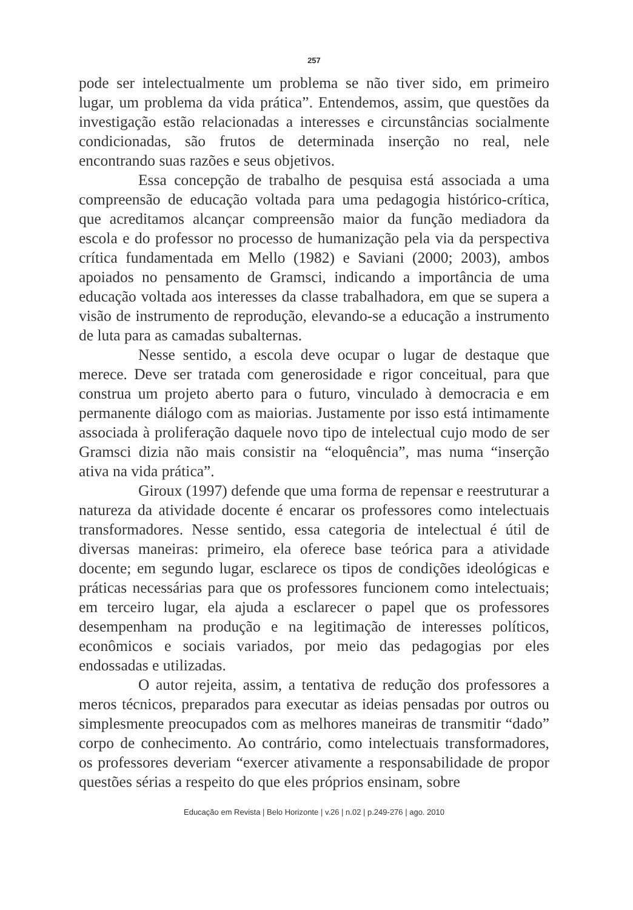257
pode ser intelectualmente um problema se não tiver sido, em primeiro lugar, um problema da vida prática”. Entendemos, assim, que questões da investigação estão relacionadas a interesses e circunstâncias socialmente condicionadas, são frutos de determinada inserção no real, nele encontrando suas razões e seus objetivos.
Essa concepção de trabalho de pesquisa está associada a uma compreensão de educação voltada para uma pedagogia histórico-crítica, que acreditamos alcançar compreensão maior da função mediadora da escola e do professor no processo de humanização pela via da perspectiva crítica fundamentada em Mello (1982) e Saviani (2000; 2003), ambos apoiados no pensamento de Gramsci, indicando a importância de uma educação voltada aos interesses da classe trabalhadora, em que se supera a visão de instrumento de reprodução, elevando-se a educação a instrumento de luta para as camadas subalternas.
Nesse sentido, a escola deve ocupar o lugar de destaque que merece. Deve ser tratada com generosidade e rigor conceitual, para que construa um projeto aberto para o futuro, vinculado à democracia e em permanente diálogo com as maiorias. Justamente por isso está intimamente associada à proliferação daquele novo tipo de intelectual cujo modo de ser Gramsci dizia não mais consistir na “eloquência”, mas numa “inserção ativa na vida prática”.
Giroux (1997) defende que uma forma de repensar e reestruturar a natureza da atividade docente é encarar os professores como intelectuais transformadores. Nesse sentido, essa categoria de intelectual é útil de diversas maneiras: primeiro, ela oferece base teórica para a atividade docente; em segundo lugar, esclarece os tipos de condições ideológicas e práticas necessárias para que os professores funcionem como intelectuais; em terceiro lugar, ela ajuda a esclarecer o papel que os professores desempenham na produção e na legitimação de interesses políticos, econômicos e sociais variados, por meio das pedagogias por eles endossadas e utilizadas.
O autor rejeita, assim, a tentativa de redução dos professores a meros técnicos, preparados para executar as ideias pensadas por outros ou simplesmente preocupados com as melhores maneiras de transmitir “dado” corpo de conhecimento. Ao contrário, como intelectuais transformadores, os professores deveriam “exercer ativamente a responsabilidade de propor questões sérias a respeito do que eles próprios ensinam, sobre
Educação em Revista | Belo Horizonte | v.26 | n.02 | p.249-276 | ago. 2010